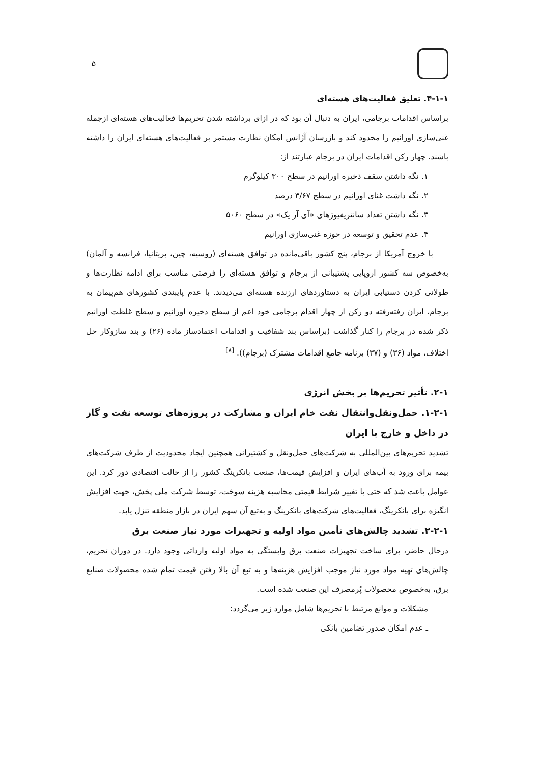۵
۴-۱-۱. تعلیق فعالیت‌های هسته‌ای
براساس اقدامات برجامی، ایران به دنبال آن بود که در ازای برداشته شدن تحریم‌ها فعالیت‌های هسته‌ای ازجمله غنی‌سازی اورانیم را محدود کند و بازرسان آژانس امکان نظارت مستمر بر فعالیت‌های هسته‌ای ایران را داشته باشند. چهار رکن اقدامات ایران در برجام عبارتند از:
۱. نگه داشتن سقف ذخیره اورانیم در سطح ۳۰۰ کیلوگرم
۲. نگه داشت غنای اورانیم در سطح ۳/۶۷ درصد
۳. نگه داشتن تعداد سانتریفیوژهای «آی آر یک» در سطح ۵۰۶۰
۴. عدم تحقیق و توسعه در حوزه غنی‌سازی اورانیم
با خروج آمریکا از برجام، پنج کشور باقی‌مانده در توافق هسته‌ای (روسیه، چین، بریتانیا، فرانسه و آلمان) به‌خصوص سه کشور اروپایی پشتیبانی از برجام و توافق هسته‌ای را فرصتی مناسب برای ادامه نظارت‌ها و طولانی کردن دستیابی ایران به دستاوردهای ارزنده هسته‌ای می‌دیدند. با عدم پایبندی کشورهای هم‌پیمان به برجام، ایران رفته‌رفته دو رکن از چهار اقدام برجامی خود اعم از سطح ذخیره اورانیم و سطح غلظت اورانیم ذکر شده در برجام را کنار گذاشت (براساس بند شفافیت و اقدامات اعتمادساز ماده (۲۶) و بند سازوکار حل اختلاف، مواد (۳۶) و (۳۷) برنامه جامع اقدامات مشترک (برجام)). <sup>[۸]</sup>
۲-۱. تأثیر تحریم‌ها بر بخش انرژی
۱-۲-۱. حمل‌ونقل‌وانتقال نفت خام ایران و مشارکت در پروژه‌های توسعه نفت و گاز در داخل و خارج با ایران
تشدید تحریم‌های بین‌المللی به شرکت‌های حمل‌ونقل و کشتیرانی همچنین ایجاد محدودیت از طرف شرکت‌های بیمه برای ورود به آب‌های ایران و افزایش قیمت‌ها، صنعت بانکرینگ کشور را از حالت اقتصادی دور کرد. این عوامل باعث شد که حتی با تغییر شرایط قیمتی محاسبه هزینه سوخت، توسط شرکت ملی پخش، جهت افزایش انگیزه برای بانکرینگ، فعالیت‌های شرکت‌های بانکرینگ و به‌تبع آن سهم ایران در بازار منطقه تنزل یابد.
۲-۲-۱. تشدید چالش‌های تأمین مواد اولیه و تجهیزات مورد نیاز صنعت برق
درحال حاضر، برای ساخت تجهیزات صنعت برق وابستگی به مواد اولیه وارداتی وجود دارد. در دوران تحریم، چالش‌های تهیه مواد مورد نیاز موجب افزایش هزینه‌ها و به تبع آن بالا رفتن قیمت تمام شده محصولات صنایع برق، به‌خصوص محصولات پُرمصرف این صنعت شده است.
مشکلات و موانع مرتبط با تحریم‌ها شامل موارد زیر می‌گردد:
ـ عدم امکان صدور تضامین بانکی